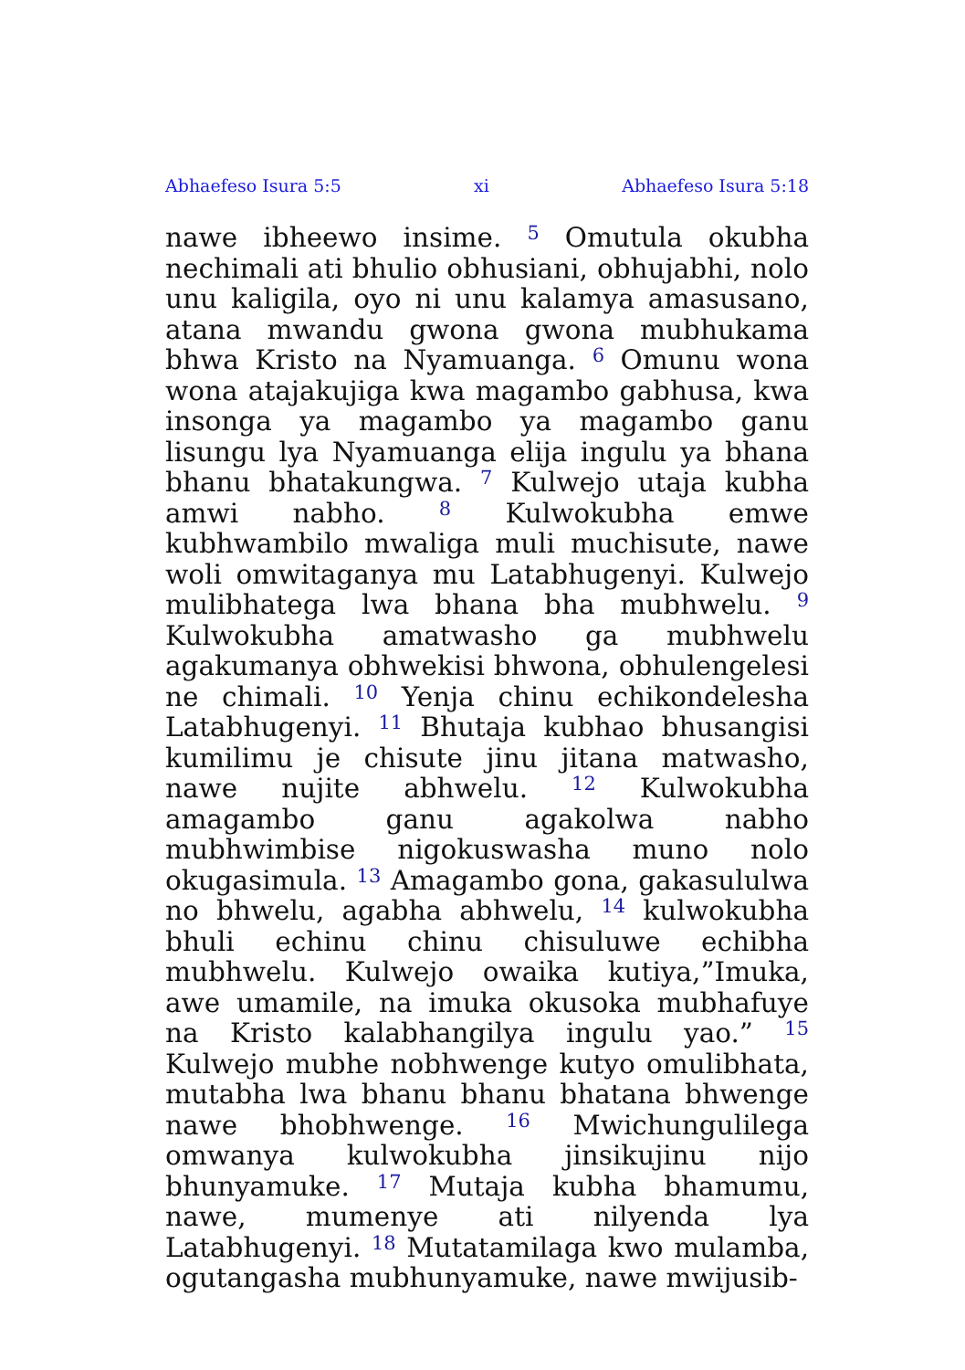Abhaefeso Isura 5:5 xi Abhaefeso Isura 5:18
nawe ibheewo insime. <sup>5</sup> Omutula okubha nechimali ati bhulio obhusiani, obhujabhi, nolo unu kaligila, oyo ni unu kalamya amasusano, atana mwandu gwona gwona mubhukama bhwa Kristo na Nyamuanga. <sup>6</sup> Omunu wona wona atajakujiga kwa magambo gabhusa, kwa insonga ya magambo ya magambo ganu lisungu lya Nyamuanga elija ingulu ya bhana bhanu bhatakungwa. <sup>7</sup> Kulwejo utaja kubha amwi nabho. <sup>8</sup> Kulwokubha emwe kubhwambilo mwaliga muli muchisute, nawe woli omwitaganya mu Latabhugenyi. Kulwejo mulibhatega lwa bhana bha mubhwelu. <sup>9</sup> Kulwokubha amatwasho ga mubhwelu agakumanya obhwekisi bhwona, obhulengelesi ne chimali. <sup>10</sup> Yenja chinu echikondelesha Latabhugenyi. <sup>11</sup> Bhutaja kubhao bhusangisi kumilimu je chisute jinu jitana matwasho, nawe nujite abhwelu. <sup>12</sup> Kulwokubha amagambo ganu agakolwa nabho mubhwimbise nigokuswasha muno nolo okugasimula. <sup>13</sup> Amagambo gona, gakasululwa no bhwelu, agabha abhwelu, <sup>14</sup> kulwokubha bhuli echinu chinu chisuluwe echibha mubhwelu. Kulwejo owaika kutiya,”Imuka, awe umamile, na imuka okusoka mubhafuye na Kristo kalabhangilya ingulu yao.” <sup>15</sup> Kulwejo mubhe nobhwenge kutyo omulibhata, mutabha lwa bhanu bhanu bhatana bhwenge nawe bhobhwenge. <sup>16</sup> Mwichungulilega omwanya kulwokubha jinsikujinu nijo bhunyamuke. <sup>17</sup> Mutaja kubha bhamumu, nawe, mumenye ati nilyenda lya Latabhugenyi. <sup>18</sup> Mutatamilaga kwo mulamba, ogutangasha mubhunyamuke, nawe mwijusib-